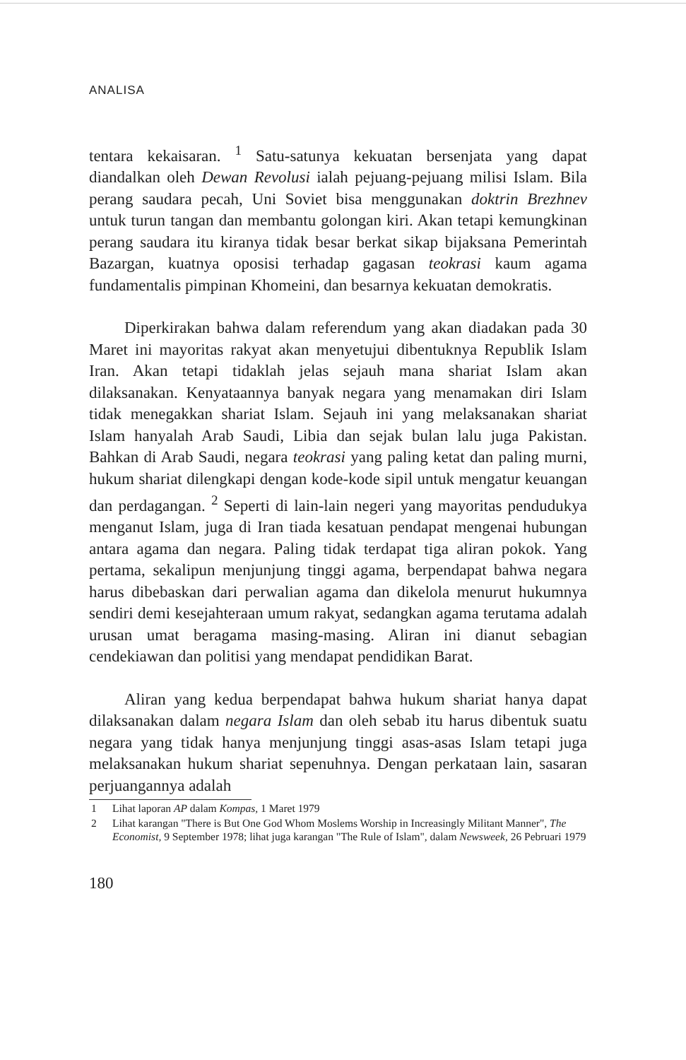ANALISA
tentara kekaisaran. <sup>1</sup> Satu-satunya kekuatan bersenjata yang dapat diandalkan oleh Dewan Revolusi ialah pejuang-pejuang milisi Islam. Bila perang saudara pecah, Uni Soviet bisa menggunakan doktrin Brezhnev untuk turun tangan dan membantu golongan kiri. Akan tetapi kemungkinan perang saudara itu kiranya tidak besar berkat sikap bijaksana Pemerintah Bazargan, kuatnya oposisi terhadap gagasan teokrasi kaum agama fundamentalis pimpinan Khomeini, dan besarnya kekuatan demokratis.
Diperkirakan bahwa dalam referendum yang akan diadakan pada 30 Maret ini mayoritas rakyat akan menyetujui dibentuknya Republik Islam Iran. Akan tetapi tidaklah jelas sejauh mana shariat Islam akan dilaksanakan. Kenyataannya banyak negara yang menamakan diri Islam tidak menegakkan shariat Islam. Sejauh ini yang melaksanakan shariat Islam hanyalah Arab Saudi, Libia dan sejak bulan lalu juga Pakistan. Bahkan di Arab Saudi, negara teokrasi yang paling ketat dan paling murni, hukum shariat dilengkapi dengan kode-kode sipil untuk mengatur keuangan dan perdagangan. <sup>2</sup> Seperti di lain-lain negeri yang mayoritas pendudukya menganut Islam, juga di Iran tiada kesatuan pendapat mengenai hubungan antara agama dan negara. Paling tidak terdapat tiga aliran pokok. Yang pertama, sekalipun menjunjung tinggi agama, berpendapat bahwa negara harus dibebaskan dari perwalian agama dan dikelola menurut hukumnya sendiri demi kesejahteraan umum rakyat, sedangkan agama terutama adalah urusan umat beragama masing-masing. Aliran ini dianut sebagian cendekiawan dan politisi yang mendapat pendidikan Barat.
Aliran yang kedua berpendapat bahwa hukum shariat hanya dapat dilaksanakan dalam negara Islam dan oleh sebab itu harus dibentuk suatu negara yang tidak hanya menjunjung tinggi asas-asas Islam tetapi juga melaksanakan hukum shariat sepenuhnya. Dengan perkataan lain, sasaran perjuangannya adalah
1 Lihat laporan AP dalam Kompas, 1 Maret 1979
2 Lihat karangan "There is But One God Whom Moslems Worship in Increasingly Militant Manner", The Economist, 9 September 1978; lihat juga karangan "The Rule of Islam", dalam Newsweek, 26 Pebruari 1979
180